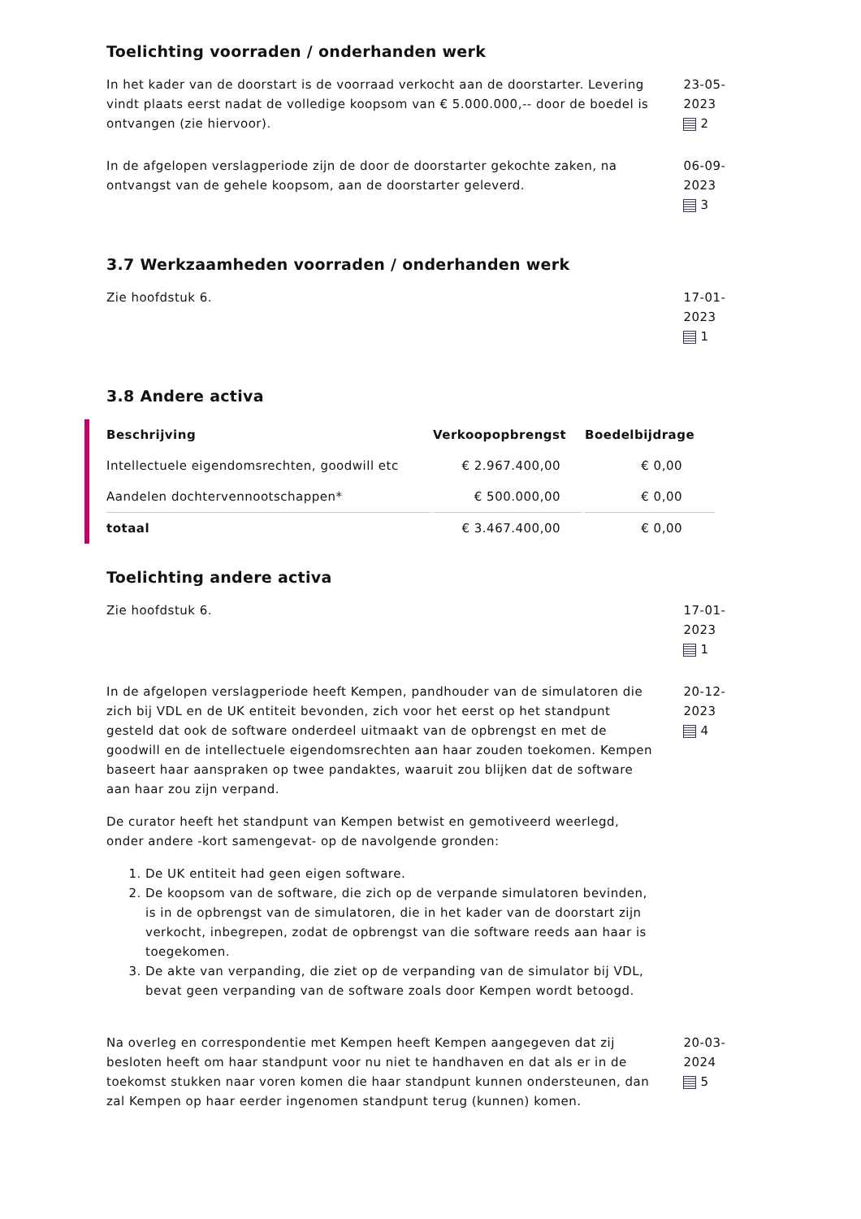Toelichting voorraden / onderhanden werk
In het kader van de doorstart is de voorraad verkocht aan de doorstarter. Levering vindt plaats eerst nadat de volledige koopsom van € 5.000.000,-- door de boedel is ontvangen (zie hiervoor).
23-05-2023
2
In de afgelopen verslagperiode zijn de door de doorstarter gekochte zaken, na ontvangst van de gehele koopsom, aan de doorstarter geleverd.
06-09-2023
3
3.7 Werkzaamheden voorraden / onderhanden werk
Zie hoofdstuk 6. 17-01-2023
1
3.8 Andere activa
| Beschrijving | Verkoopopbrengst | Boedelbijdrage |
| --- | --- | --- |
| Intellectuele eigendomsrechten, goodwill etc | € 2.967.400,00 | € 0,00 |
| Aandelen dochtervennootschappen* | € 500.000,00 | € 0,00 |
| totaal | € 3.467.400,00 | € 0,00 |
Toelichting andere activa
Zie hoofdstuk 6. 17-01-2023
1
In de afgelopen verslagperiode heeft Kempen, pandhouder van de simulatoren die zich bij VDL en de UK entiteit bevonden, zich voor het eerst op het standpunt gesteld dat ook de software onderdeel uitmaakt van de opbrengst en met de goodwill en de intellectuele eigendomsrechten aan haar zouden toekomen. Kempen baseert haar aanspraken op twee pandaktes, waaruit zou blijken dat de software aan haar zou zijn verpand.
De curator heeft het standpunt van Kempen betwist en gemotiveerd weerlegd, onder andere -kort samengevat- op de navolgende gronden:
1. De UK entiteit had geen eigen software.
2. De koopsom van de software, die zich op de verpande simulatoren bevinden, is in de opbrengst van de simulatoren, die in het kader van de doorstart zijn verkocht, inbegrepen, zodat de opbrengst van die software reeds aan haar is toegekomen.
3. De akte van verpanding, die ziet op de verpanding van de simulator bij VDL, bevat geen verpanding van de software zoals door Kempen wordt betoogd.
20-12-2023
4
Na overleg en correspondentie met Kempen heeft Kempen aangegeven dat zij besloten heeft om haar standpunt voor nu niet te handhaven en dat als er in de toekomst stukken naar voren komen die haar standpunt kunnen ondersteunen, dan zal Kempen op haar eerder ingenomen standpunt terug (kunnen) komen.
20-03-2024
5